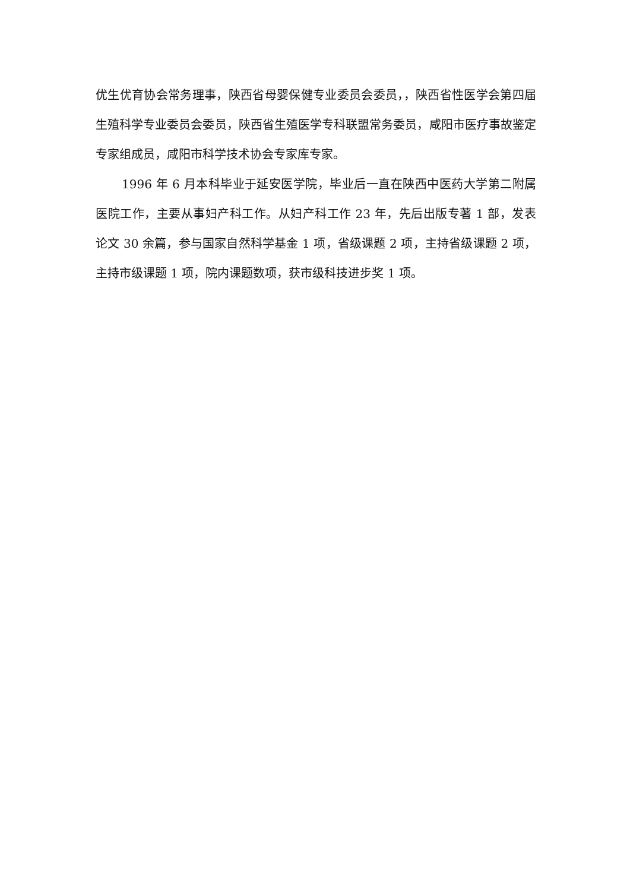优生优育协会常务理事，陕西省母婴保健专业委员会委员，，陕西省性医学会第四届生殖科学专业委员会委员，陕西省生殖医学专科联盟常务委员，咸阳市医疗事故鉴定专家组成员，咸阳市科学技术协会专家库专家。
1996 年 6 月本科毕业于延安医学院，毕业后一直在陕西中医药大学第二附属医院工作，主要从事妇产科工作。从妇产科工作 23 年，先后出版专著 1 部，发表论文 30 余篇，参与国家自然科学基金 1 项，省级课题 2 项，主持省级课题 2 项，主持市级课题 1 项，院内课题数项，获市级科技进步奖 1 项。